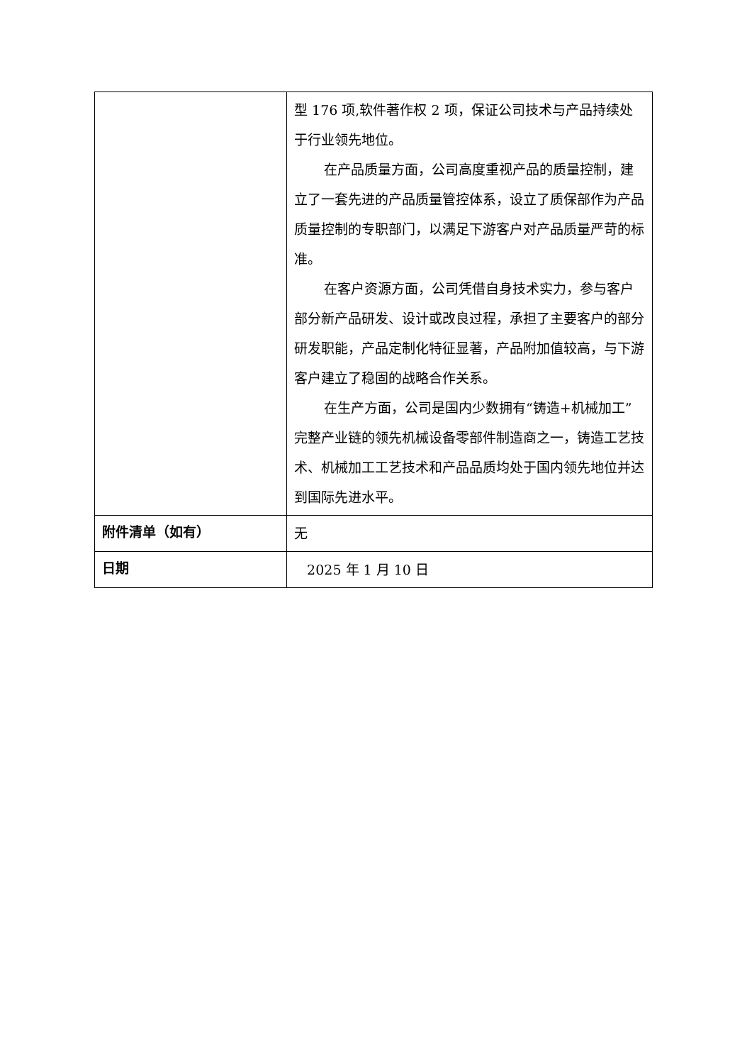| | 型 176 项,软件著作权 2 项，保证公司技术与产品持续处于行业领先地位。 在产品质量方面，公司高度重视产品的质量控制，建立了一套先进的产品质量管控体系，设立了质保部作为产品质量控制的专职部门，以满足下游客户对产品质量严苛的标准。 在客户资源方面，公司凭借自身技术实力，参与客户部分新产品研发、设计或改良过程，承担了主要客户的部分研发职能，产品定制化特征显著，产品附加值较高，与下游客户建立了稳固的战略合作关系。 在生产方面，公司是国内少数拥有“铸造+机械加工”完整产业链的领先机械设备零部件制造商之一，铸造工艺技术、机械加工工艺技术和产品品质均处于国内领先地位并达到国际先进水平。 |
| 附件清单（如有） | 无 |
| 日期 | 2025 年 1 月 10 日 |